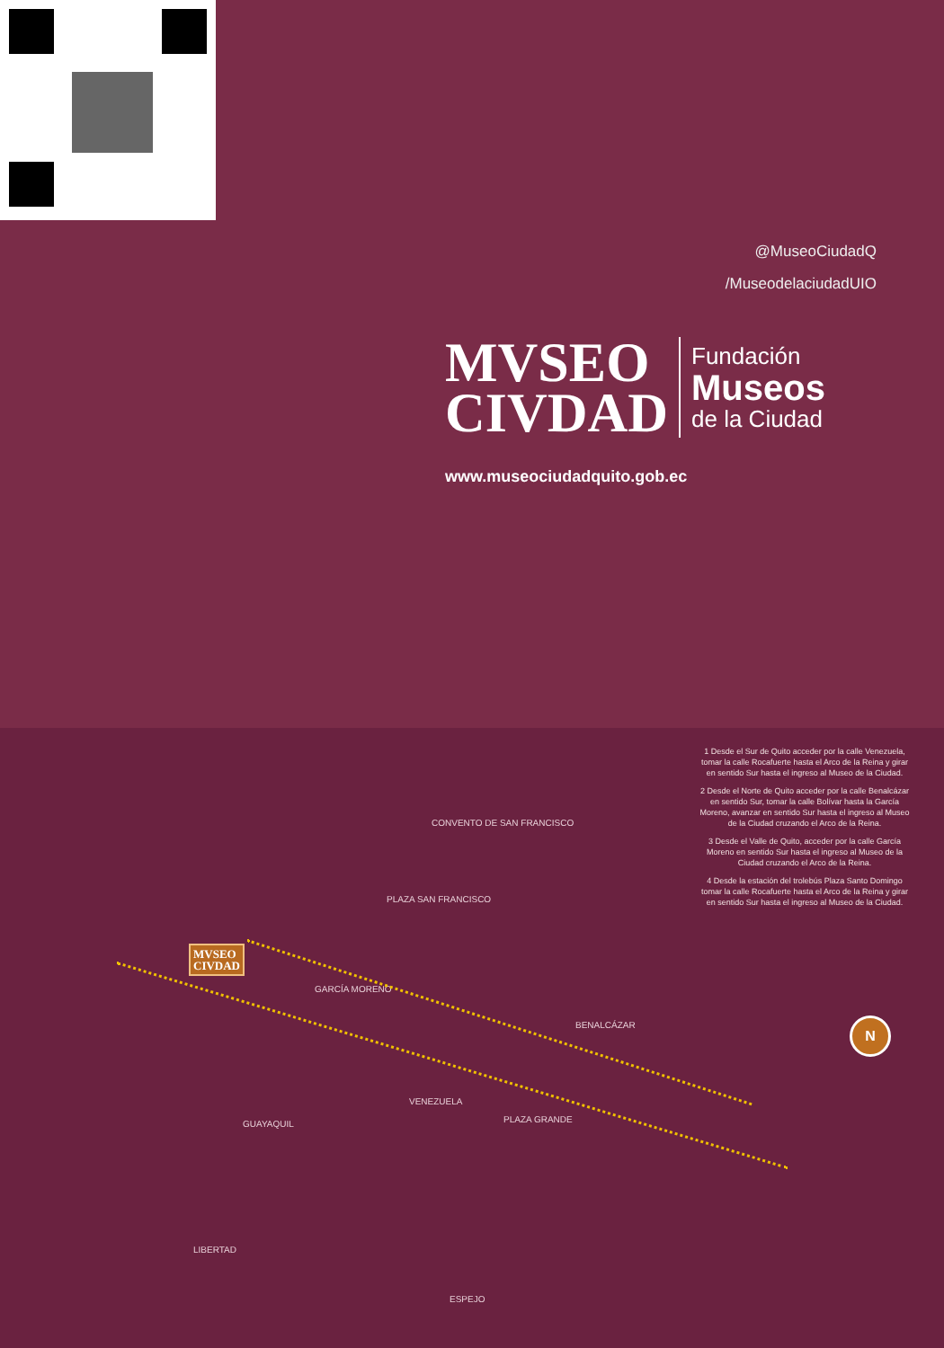@MuseoCiudadQ
/MuseodelaciudadUIO
MVSEO
CIVDAD
Fundación
Museos
de la Ciudad
www.museociudadquito.gob.ec
1 Desde el Sur de Quito acceder por la calle Venezuela, tomar la calle Rocafuerte hasta el Arco de la Reina y girar en sentido Sur hasta el ingreso al Museo de la Ciudad.
2 Desde el Norte de Quito acceder por la calle Benalcázar en sentido Sur, tomar la calle Bolívar hasta la García Moreno, avanzar en sentido Sur hasta el ingreso al Museo de la Ciudad cruzando el Arco de la Reina.
3 Desde el Valle de Quito, acceder por la calle García Moreno en sentido Sur hasta el ingreso al Museo de la Ciudad cruzando el Arco de la Reina.
4 Desde la estación del trolebús Plaza Santo Domingo tomar la calle Rocafuerte hasta el Arco de la Reina y girar en sentido Sur hasta el ingreso al Museo de la Ciudad.
CONVENTO DE SAN FRANCISCO
PLAZA SAN FRANCISCO
PLAZA GRANDE
GARCÍA MORENO
BENALCÁZAR
VENEZUELA
GUAYAQUIL
LIBERTAD
ESPEJO
MVSEO
CIVDAD
N